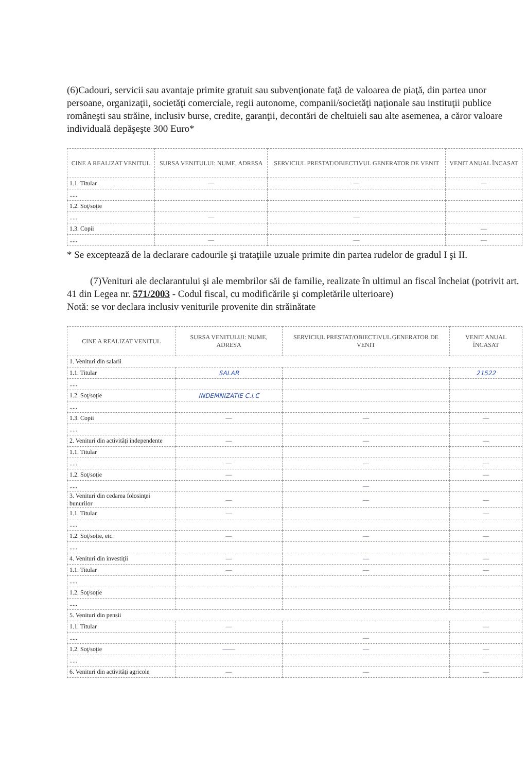(6)Cadouri, servicii sau avantaje primite gratuit sau subvenţionate faţă de valoarea de piaţă, din partea unor persoane, organizaţii, societăţi comerciale, regii autonome, companii/societăţi naţionale sau instituţii publice româneşti sau străine, inclusiv burse, credite, garanţii, decontări de cheltuieli sau alte asemenea, a căror valoare individuală depăşeşte 300 Euro*
| CINE A REALIZAT VENITUL | SURSA VENITULUI: NUME, ADRESA | SERVICIUL PRESTAT/OBIECTIVUL GENERATOR DE VENIT | VENIT ANUAL ÎNCASAT |
| --- | --- | --- | --- |
| 1.1. Titular | — | — | — |
| ..... | | | |
| 1.2. Soţ/soţie | | | |
| ..... | — | — | |
| 1.3. Copii | | | — |
| ..... | — | — | — |
* Se exceptează de la declarare cadourile şi trataţiile uzuale primite din partea rudelor de gradul I şi II.
(7)Venituri ale declarantului şi ale membrilor săi de familie, realizate în ultimul an fiscal încheiat (potrivit art. 41 din Legea nr. 571/2003 - Codul fiscal, cu modificările şi completările ulterioare)
Notă: se vor declara inclusiv veniturile provenite din străinătate
| CINE A REALIZAT VENITUL | SURSA VENITULUI: NUME, ADRESA | SERVICIUL PRESTAT/OBIECTIVUL GENERATOR DE VENIT | VENIT ANUAL ÎNCASAT |
| --- | --- | --- | --- |
| 1. Venituri din salarii | | | |
| 1.1. Titular | SALAR | | 21522 |
| ..... | | | |
| 1.2. Soţ/soţie | INDEMNIZATIE C.I.C | | |
| ..... | | | |
| 1.3. Copii | — | — | — |
| ..... | | | |
| 2. Venituri din activităţi independente | — | — | — |
| 1.1. Titular | | | |
| ..... | — | — | — |
| 1.2. Soţ/soţie | — | | — |
| ..... | | — | |
| 3. Venituri din cedarea folosinţei bunurilor | — | — | — |
| 1.1. Titular | — | | — |
| ..... | | | |
| 1.2. Soţ/soţie, etc. | — | — | — |
| ..... | | | |
| 4. Venituri din investiţii | — | — | — |
| 1.1. Titular | — | — | — |
| ..... | | | |
| 1.2. Soţ/soţie | | | |
| ..... | | | |
| 5. Venituri din pensii | | | |
| 1.1. Titular | — | | — |
| ..... | | — | |
| 1.2. Soţ/soţie | —— | — | — |
| ..... | | | |
| 6. Venituri din activităţi agricole | — | — | — |